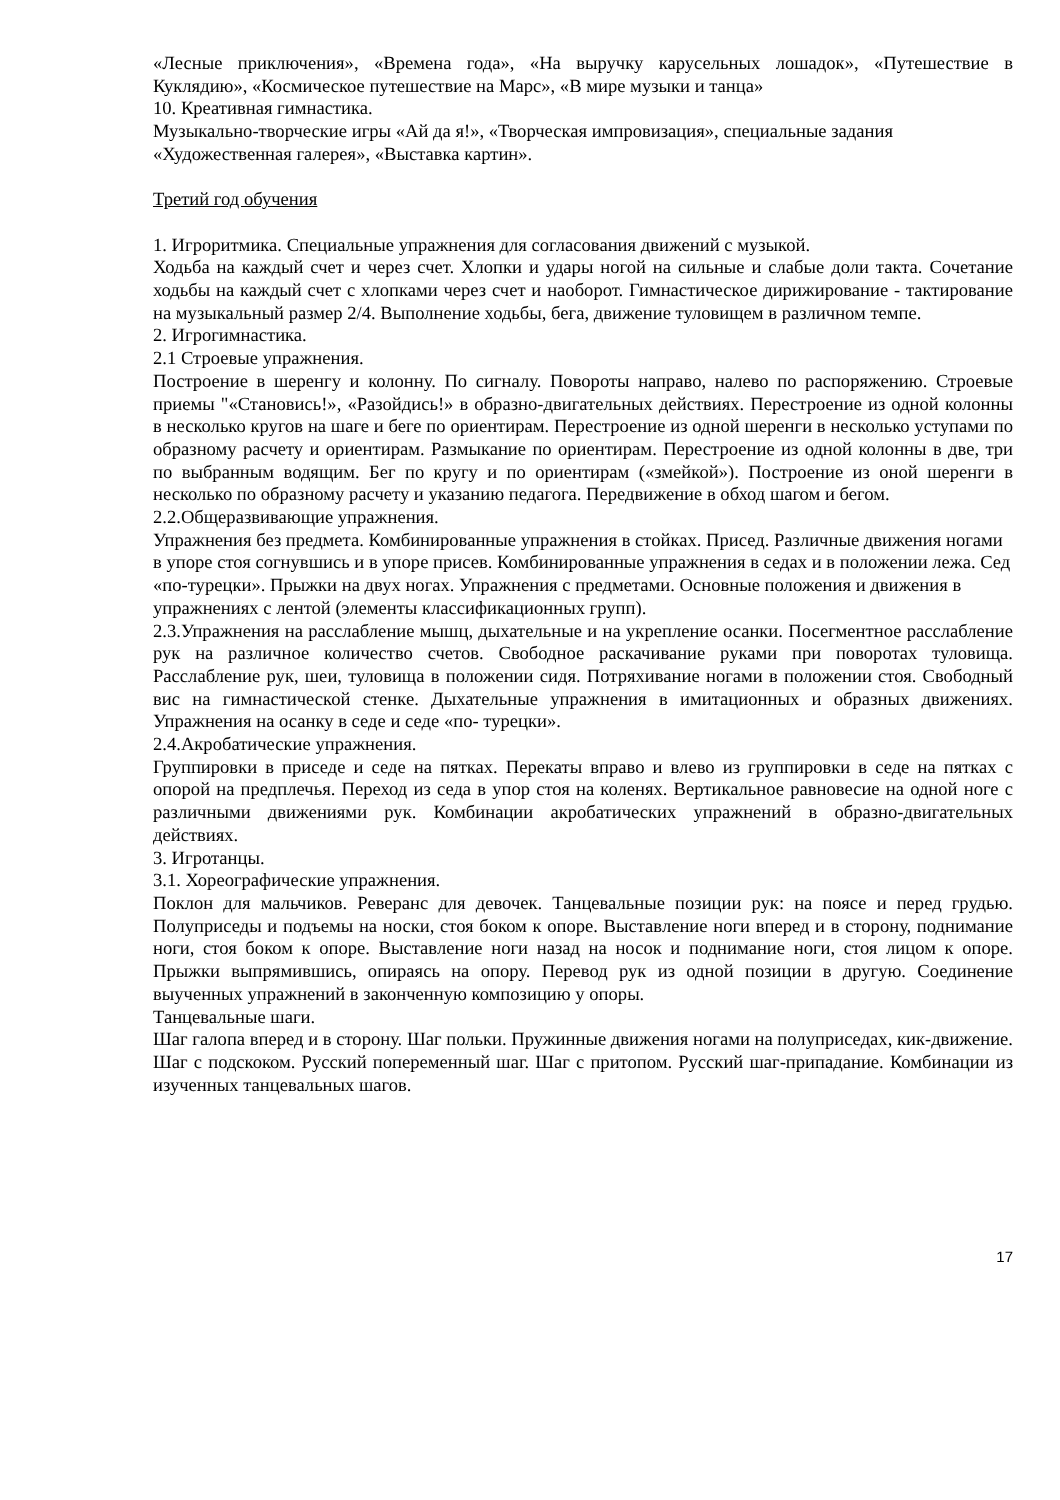«Лесные приключения», «Времена года», «На выручку карусельных лошадок», «Путешествие в Куклядию», «Космическое путешествие на Марс», «В мире музыки и танца»
10. Креативная гимнастика.
Музыкально-творческие игры «Ай да я!», «Творческая импровизация», специальные задания «Художественная галерея», «Выставка картин».
Третий год обучения
1. Игроритмика. Специальные упражнения для согласования движений с музыкой.
Ходьба на каждый счет и через счет. Хлопки и удары ногой на сильные и слабые доли такта. Сочетание ходьбы на каждый счет с хлопками через счет и наоборот. Гимнастическое дирижирование - тактирование на музыкальный размер 2/4. Выполнение ходьбы, бега, движение туловищем в различном темпе.
2. Игрогимнастика.
2.1 Строевые упражнения.
Построение в шеренгу и колонну. По сигналу. Повороты направо, налево по распоряжению. Строевые приемы "«Становись!», «Разойдись!» в образно-двигательных действиях. Перестроение из одной колонны в несколько кругов на шаге и беге по ориентирам. Перестроение из одной шеренги в несколько уступами по образному расчету и ориентирам. Размыкание по ориентирам. Перестроение из одной колонны в две, три по выбранным водящим. Бег по кругу и по ориентирам («змейкой»). Построение из оной шеренги в несколько по образному расчету и указанию педагога. Передвижение в обход шагом и бегом.
2.2.Общеразвивающие упражнения.
Упражнения без предмета. Комбинированные упражнения в стойках. Присед. Различные движения ногами в упоре стоя согнувшись и в упоре присев. Комбинированные упражнения в седах и в положении лежа. Сед «по-турецки». Прыжки на двух ногах. Упражнения с предметами. Основные положения и движения в упражнениях с лентой (элементы классификационных групп).
2.3.Упражнения на расслабление мышц, дыхательные и на укрепление осанки. Посегментное расслабление рук на различное количество счетов. Свободное раскачивание руками при поворотах туловища. Расслабление рук, шеи, туловища в положении сидя. Потряхивание ногами в положении стоя. Свободный вис на гимнастической стенке. Дыхательные упражнения в имитационных и образных движениях. Упражнения на осанку в седе и седе «по- турецки».
2.4.Акробатические упражнения.
Группировки в приседе и седе на пятках. Перекаты вправо и влево из группировки в седе на пятках с опорой на предплечья. Переход из седа в упор стоя на коленях. Вертикальное равновесие на одной ноге с различными движениями рук. Комбинации акробатических упражнений в образно-двигательных действиях.
3. Игротанцы.
3.1. Хореографические упражнения.
Поклон для мальчиков. Реверанс для девочек. Танцевальные позиции рук: на поясе и перед грудью. Полуприседы и подъемы на носки, стоя боком к опоре. Выставление ноги вперед и в сторону, поднимание ноги, стоя боком к опоре. Выставление ноги назад на носок и поднимание ноги, стоя лицом к опоре. Прыжки выпрямившись, опираясь на опору. Перевод рук из одной позиции в другую. Соединение выученных упражнений в законченную композицию у опоры.
Танцевальные шаги.
Шаг галопа вперед и в сторону. Шаг польки. Пружинные движения ногами на полуприседах, кик-движение. Шаг с подскоком. Русский попеременный шаг. Шаг с притопом. Русский шаг-припадание. Комбинации из изученных танцевальных шагов.
17